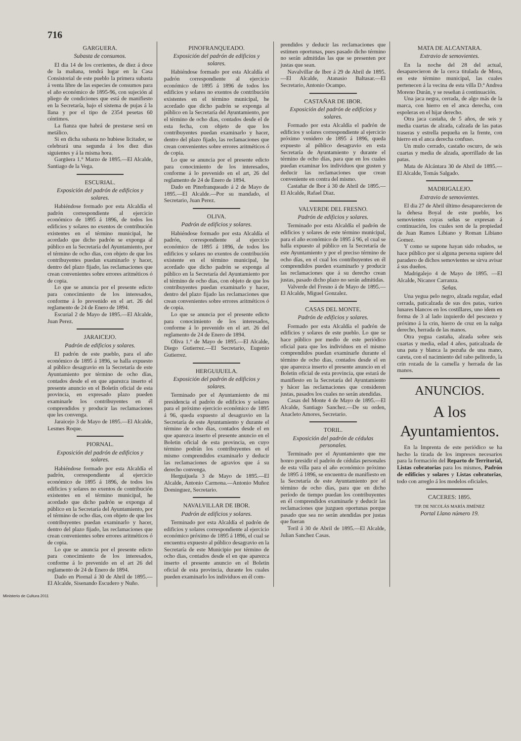716
GARGUERA.
Subasta de consumos.
El dia 14 de los corrientes, de diez á doce de la mañana, tendrá lugar en la Casa Consistorial de este pueblo la primera subasta á venta libre de las especies de consumos para el año económico de 1895-96, con sujeción al pliego de condiciones que está de manifiesto en la Secretaría, bajo el sistema de pujas á la llana y por el tipo de 2354 pesetas 60 céntimos.
La fianza que habrá de prestarse será en metálico.
Si en dicha subasta no hubiese licitador, se celebrará una segunda á los diez dias siguientes y á la misma hora.
Gargüera 1.° Marzo de 1895.—El Alcalde, Santiago de la Vega.
ESCURIAL.
Exposición del padrón de edificios y solares.
Habiéndose formado por esta Alcaldía el padrón correspondiente al ejercicio económico de 1895 á 1896, de todos los edificios y solares no exentos de contribución existentes en el término municipal, he acordado que dicho padrón se exponga al público en la Secretaría del Ayuntamiento, por el término de ocho dias, con objeto de que los contribuyentes puedan examinarlo y hacer, dentro del plazo fijado, las reclamaciones que crean convenientes sobre errores aritméticos ó de copia.
Lo que se anuncia por el presente edicto para conocimiento de los interesados, conforme á lo prevenido en el art. 26 del reglamento de 24 de Enero de 1894.
Escurial 2 de Mayo de 1895.—El Alcalde, Juan Perez.
JARAICEJO.
Padrón de edificios y solares.
El padrón de este pueblo, para el año económico de 1895 á 1896, se halla expuesto al público desagravio en la Secretaría de este Ayuntamiento por término de ocho días, contados desde el en que aparezca inserto el presente anuncio en el Boletín oficial de esta provincia, en expresado plazo pueden examinarle los contribuyentes en él comprendidos y producir las reclamaciones que les convenga.
Jaraicejo 3 de Mayo de 1895.—El Alcalde, Lesmes Roque.
PIORNAL.
Exposición del padrón de edificios y solares.
Habiéndose formado por esta Alcaldía el padrón, correspondiente al ejercicio económico de 1895 á 1896, de todos los edificios y solares no exentos de contribución existentes en el término municipal, he acordado que dicho padrón se exponga al público en la Secretaría del Ayuntamiento, por el término de ocho dias, con objeto de que los contribuyentes puedan examinarlo y hacer, dentro del plazo fijado, las reclamaciones que crean convenientes sobre errores aritméticos ó de copia.
Lo que se anuncia por el presente edicto para conocimiento de los interesados, conforme á lo prevenido en el art 26 del reglamento de 24 de Enero de 1894.
Dado en Piornal á 30 de Abril de 1895.—El Alcalde, Sisenando Escudero y Nuño.
PINOFRANQUEADO.
Exposición del padrón de edificios y solares.
Habiéndose formado por esta Alcaldía el padrón correspondiente al ejercicio económico de 1895 á 1896 de todos los edificios y solares no exentos de contribución existentes en el término municipal, he acordado que dicho padrón se exponga al público en la Secretaría del Ayuntamiento, por el término de ocho dias, contados desde el de esta fecha, con objeto de que los contribuyentes puedan examinarlo y hacer, dentro del plazo fijado, las reclamaciones que crean convenientes sobre errores aritméticos ó de copia.
Lo que se anuncia por el presente edicto para conocimiento de los interesados, conforme á lo prevenido en el art, 26 del reglamento de 24 de Enero de 1894.
Dado en Pinofranqueado á 2 de Mayo de 1895.—El Alcalde.—Por su mandado, el Secretario, Juan Perez.
OLIVA.
Padrón de edificios y solares.
Habiéndose formado por esta Alcaldía el padrón, correspondiente al ejercicio económico de 1895 á 1896, de todos los edificios y solares no exentos de contribución existente en el término municipal, he acordado que dicho padrón se exponga al público en la Secretaría del Ayuntamiento por el término de ocho dias, con objeto de que los contribuyentes puedan examinarlo y hacer, dentro del plazo fijado las reclamaciones que crean convenientes sobre errores aritméticos ó de copia.
Lo que se anuncia por el presente edicto para conocimiento de los interesados, conforme á lo prevenido en el art. 26 del reglamento de 24 de Enero de 1894.
Oliva 1.° de Mayo de 1895.—El Alcalde, Diego Gutierrez.—El Secretario, Eugenio Gutierrez.
HERGUIJUELA.
Exposición del padrón de edificios y solares.
Terminado por el Ayuntamiento de mi presidencia el padrón de edificios y solares para el próximo ejercicio económico de 1895 á 96, queda expuesto al desagravio en la Secretaría de este Ayuntamiento y durante el término de ocho dias, contados desde el en que aparezca inserto el presente anuncio en el Boletin oficial de esta provincia, en cuyo término podrán los contribuyentes en el mismo comprendidos examinarlo y deducir las reclamaciones de agravios que á su derecho convenga.
Herguijuela 3 de Mayo de 1895.—El Alcalde, Antonio Carmona.—Antonio Muñoz Dominguez, Secretario.
NAVALVILLAR DE IBOR.
Padrón de edificios y solares.
Terminado por esta Alcaldía el padrón de edificios y solares correspondiente al ejercicio económico próximo de 1895 á 1896, el cual se encuentra expuesto al público desagravio en la Secretaría de este Municipio por término de ocho dias, contados desde el en que aparezca inserto el presente anuncio en el Boletin oficial de esta provincia, durante los cuales pueden examinarlo los individuos en él com-
prendidos y deducir las reclamaciones que estimen oportunas, pues pasado dicho término no serán admitidas las que se presenten por justas que sean.
Navalvillar de Ibor á 29 de Abril de 1895.—El Alcalde, Atanasio Baltasar.—El Secretario, Antonio Ocampo.
CASTAÑAR DE IBOR.
Exposición del padrón de edificios y solares.
Formado por esta Alcaldía el padrón de edificios y solares correspondiente al ejercicio próximo venidero de 1895 á 1896, queda expuesto al público desagravio en esta Secretaría de Ayuntamiento y durante el término de ocho días, para que en los cuales puedan examinar los individuos que gusten y deducir las reclamaciones que crean conveniente en contra del mismo.
Castañar de Ibor á 30 de Abril de 1895.—El Alcalde, Rafael Diaz.
VALVERDE DEL FRESNO.
Padrón de edificios y solares.
Terminado por esta Alcaldía el padrón de edificios y solares de este término municipal, para el año económico de 1895 á 96, el cual se halla expuesto al público en la Secretaría de este Ayuntamiento y por el preciso término de ocho días, en el cual los contribuyentes en él comprendidos pueden examinarlo y producir las reclamaciones que á su derecho crean justas, pasado dicho plazo no serán admitidas.
Valverde del Fresno á de Mayo de 1895.—El Alcalde, Miguel Gonzalez.
CASAS DEL MONTE.
Padrón de edificios y solares.
Formado por esta Alcaldía el padrón de edificios y solares de este pueblo. Lo que se hace público por medio de este periódico oficial para que los individuos en el mismo comprendidos puedan examinarle durante el término de ocho dias, contados desde el en que aparezca inserto el presente anuncio en el Boletin oficial de esta provincia, que estará de manifiesto en la Secretaría del Ayuntamiento y hácer las reclamaciones que consideren justas, pasados los cuales no serán atendidas.
Casas del Monte 4 de Mayo de 1895.—El Alcalde, Santiago Sanchez.—De su orden, Anacleto Amores, Secretario.
TORIL.
Exposición del padrón de cédulas personales.
Terminado por el Ayuntamiento que me honro presidir el padrón de cédulas personales de esta villa para el año económico próximo de 1895 á 1896, se encuentra de manifiesto en la Secretaría de este Ayuntamiento por el término de ocho días, para que en dicho período de tiempo puedan los contribuyentes en él comprendidos examinarle y deducir las reclamaciones que juzguen oportunas porque pasado que sea no serán atendidas por justas que fueran
Toril á 30 de Abril de 1895.—El Alcalde, Julian Sanchez Casas.
MATA DE ALCANTARA.
Extravio de semovientes.
En la noche del 28 del actual, desaparecieron de la cerca titulada de Mora, en este término municipal, las cuales pertenecen á la vecina de esta villa D.ª Andrea Moreno Durán, y se reseñan á continuación.
Una jaca negra, cerrada, de algo más de la marca, con hierro en el anca derecha, con espoleras en el hijar derecho.
Otra jaca castaña, de 5 años, de seis y media cuartas de alzada, calzada de las patas traseras y estrella pequeña en la frente, con hierro en el anca derecha confuso.
Un mulo cerrado, castaño oscuro, de seis cuartas y media de alzada, aporrillado de las patas.
Mata de Alcántara 30 de Abril de 1895.—El Alcalde, Tomás Salgado.
MADRIGALEJO.
Extravio de semovientes.
El dia 27 de Abril último desaparecieron de la dehesa Boyal de este pueblo, los semovientes cuyas señas se expresan á continuación, los cuales son de la propiedad de Juan Ramos Libiano y Roman Libiano Gomez.
Y como se supone hayan sido robados, se hace público por si alguna persona supiere del paradero de dichos semovientes se sirva avisar á sus dueños.
Madrigalejo 4 de Mayo de 1895. —El Alcalde, Nicanor Carranza.
Señas.
Una yegua pelo negro, alzada regular, edad cerrada, paticalzada de sus dos patas, varios lunares blancos en los costillares, uno idem en forma de 3 al lado izquierdo del pescuezo y próximo á la crin, hierro de cruz en la nalga derecho, herrada de las manos.
Otra yegua castaña, alzada sobre seis cuartas y media, edad 4 años, paticalzada de una pata y blanca la pezuña de una mano, careta, con el nacimiento del rabo pelitordo, la crin rozada de la camella y herrada de las manos.
ANUNCIOS.
A los Ayuntamientos.
En la Imprenta de este periódico se ha hecho la tirada de los impresos necesarios para la formación del Reparto de Territorial, Listas cobratorias para los mismos, Padrón de edificios y solares y Listas cobratorias, todo con arreglo á los modelos oficiales.
CACERES: 1895.
TIP. DE NICOLÁS MARÍA JIMÉNEZ
Portal Llano número 19.
Ministerio de Cultura 2011